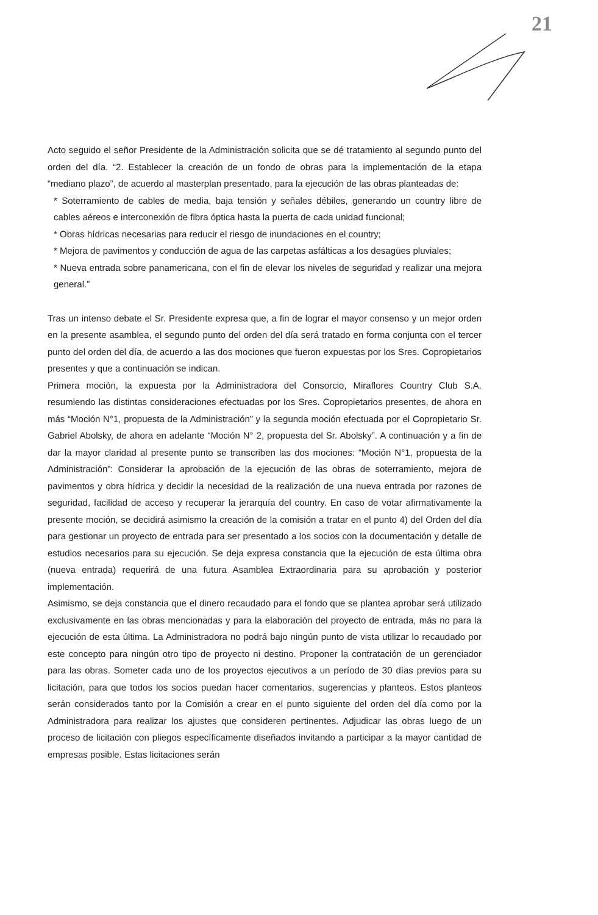21
Acto seguido el señor Presidente de la Administración solicita que se dé tratamiento al segundo punto del orden del día. “2. Establecer la creación de un fondo de obras para la implementación de la etapa “mediano plazo”, de acuerdo al masterplan presentado, para la ejecución de las obras planteadas de:
* Soterramiento de cables de media, baja tensión y señales débiles, generando un country libre de cables aéreos e interconexión de fibra óptica hasta la puerta de cada unidad funcional;
* Obras hídricas necesarias para reducir el riesgo de inundaciones en el country;
* Mejora de pavimentos y conducción de agua de las carpetas asfálticas a los desagües pluviales;
* Nueva entrada sobre panamericana, con el fin de elevar los niveles de seguridad y realizar una mejora general.”
Tras un intenso debate el Sr. Presidente expresa que, a fin de lograr el mayor consenso y un mejor orden en la presente asamblea, el segundo punto del orden del día será tratado en forma conjunta con el tercer punto del orden del día, de acuerdo a las dos mociones que fueron expuestas por los Sres. Copropietarios presentes y que a continuación se indican.
Primera moción, la expuesta por la Administradora del Consorcio, Miraflores Country Club S.A. resumiendo las distintas consideraciones efectuadas por los Sres. Copropietarios presentes, de ahora en más “Moción N°1, propuesta de la Administración” y la segunda moción efectuada por el Copropietario Sr. Gabriel Abolsky, de ahora en adelante “Moción N° 2, propuesta del Sr. Abolsky”. A continuación y a fin de dar la mayor claridad al presente punto se transcriben las dos mociones: “Moción N°1, propuesta de la Administración”: Considerar la aprobación de la ejecución de las obras de soterramiento, mejora de pavimentos y obra hídrica y decidir la necesidad de la realización de una nueva entrada por razones de seguridad, facilidad de acceso y recuperar la jerarquía del country. En caso de votar afirmativamente la presente moción, se decidirá asimismo la creación de la comisión a tratar en el punto 4) del Orden del día para gestionar un proyecto de entrada para ser presentado a los socios con la documentación y detalle de estudios necesarios para su ejecución. Se deja expresa constancia que la ejecución de esta última obra (nueva entrada) requerirá de una futura Asamblea Extraordinaria para su aprobación y posterior implementación.
Asimismo, se deja constancia que el dinero recaudado para el fondo que se plantea aprobar será utilizado exclusivamente en las obras mencionadas y para la elaboración del proyecto de entrada, más no para la ejecución de esta última. La Administradora no podrá bajo ningún punto de vista utilizar lo recaudado por este concepto para ningún otro tipo de proyecto ni destino. Proponer la contratación de un gerenciador para las obras. Someter cada uno de los proyectos ejecutivos a un período de 30 días previos para su licitación, para que todos los socios puedan hacer comentarios, sugerencias y planteos. Estos planteos serán considerados tanto por la Comisión a crear en el punto siguiente del orden del día como por la Administradora para realizar los ajustes que consideren pertinentes. Adjudicar las obras luego de un proceso de licitación con pliegos específicamente diseñados invitando a participar a la mayor cantidad de empresas posible. Estas licitaciones serán